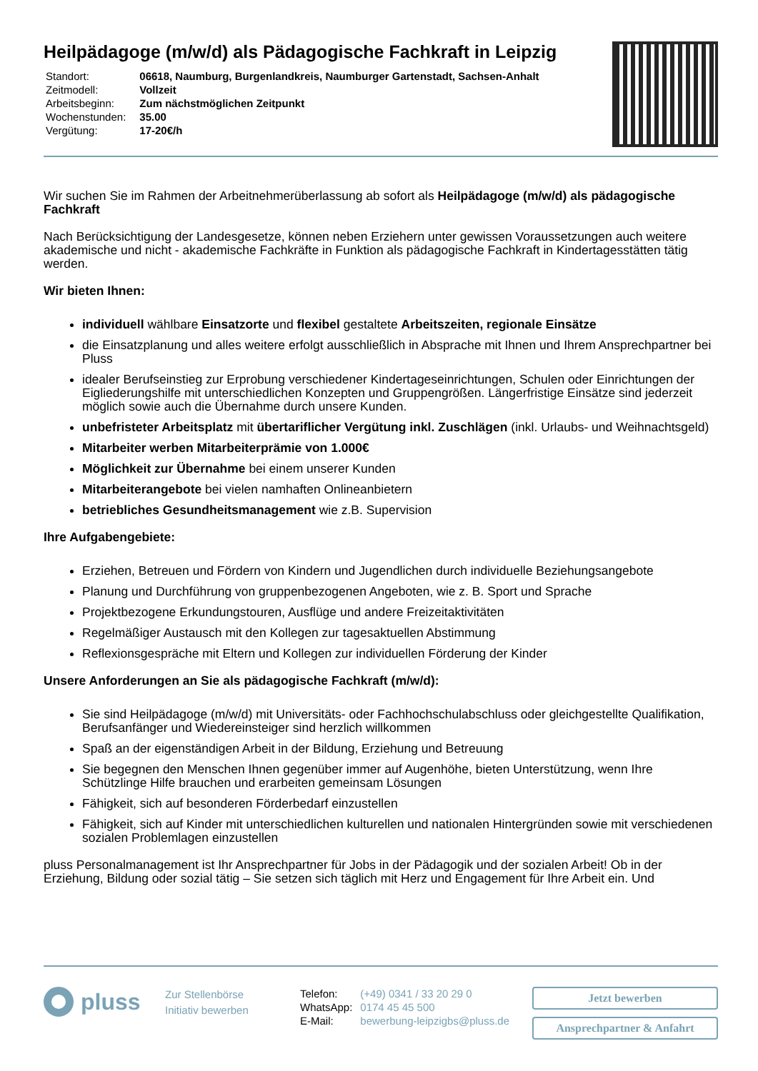Heilpädagoge (m/w/d) als Pädagogische Fachkraft in Leipzig
| Standort: | 06618, Naumburg, Burgenlandkreis, Naumburger Gartenstadt, Sachsen-Anhalt |
| Zeitmodell: | Vollzeit |
| Arbeitsbeginn: | Zum nächstmöglichen Zeitpunkt |
| Wochenstunden: | 35.00 |
| Vergütung: | 17-20€/h |
Wir suchen Sie im Rahmen der Arbeitnehmerüberlassung ab sofort als Heilpädagoge (m/w/d) als pädagogische Fachkraft
Nach Berücksichtigung der Landesgesetze, können neben Erziehern unter gewissen Voraussetzungen auch weitere akademische und nicht - akademische Fachkräfte in Funktion als pädagogische Fachkraft in Kindertagesstätten tätig werden.
Wir bieten Ihnen:
individuell wählbare Einsatzorte und flexibel gestaltete Arbeitszeiten, regionale Einsätze
die Einsatzplanung und alles weitere erfolgt ausschließlich in Absprache mit Ihnen und Ihrem Ansprechpartner bei Pluss
idealer Berufseinstieg zur Erprobung verschiedener Kindertageseinrichtungen, Schulen oder Einrichtungen der Eigliederungshilfe mit unterschiedlichen Konzepten und Gruppengrößen. Längerfristige Einsätze sind jederzeit möglich sowie auch die Übernahme durch unsere Kunden.
unbefristeter Arbeitsplatz mit übertariflicher Vergütung inkl. Zuschlägen (inkl. Urlaubs- und Weihnachtsgeld)
Mitarbeiter werben Mitarbeiterprämie von 1.000€
Möglichkeit zur Übernahme bei einem unserer Kunden
Mitarbeiterangebote bei vielen namhaften Onlineanbietern
betriebliches Gesundheitsmanagement wie z.B. Supervision
Ihre Aufgabengebiete:
Erziehen, Betreuen und Fördern von Kindern und Jugendlichen durch individuelle Beziehungsangebote
Planung und Durchführung von gruppenbezogenen Angeboten, wie z. B. Sport und Sprache
Projektbezogene Erkundungstouren, Ausflüge und andere Freizeitaktivitäten
Regelmäßiger Austausch mit den Kollegen zur tagesaktuellen Abstimmung
Reflexionsgespräche mit Eltern und Kollegen zur individuellen Förderung der Kinder
Unsere Anforderungen an Sie als pädagogische Fachkraft (m/w/d):
Sie sind Heilpädagoge (m/w/d) mit Universitäts- oder Fachhochschulabschluss oder gleichgestellte Qualifikation, Berufsanfänger und Wiedereinsteiger sind herzlich willkommen
Spaß an der eigenständigen Arbeit in der Bildung, Erziehung und Betreuung
Sie begegnen den Menschen Ihnen gegenüber immer auf Augenhöhe, bieten Unterstützung, wenn Ihre Schützlinge Hilfe brauchen und erarbeiten gemeinsam Lösungen
Fähigkeit, sich auf besonderen Förderbedarf einzustellen
Fähigkeit, sich auf Kinder mit unterschiedlichen kulturellen und nationalen Hintergründen sowie mit verschiedenen sozialen Problemlagen einzustellen
pluss Personalmanagement ist Ihr Ansprechpartner für Jobs in der Pädagogik und der sozialen Arbeit! Ob in der Erziehung, Bildung oder sozial tätig – Sie setzen sich täglich mit Herz und Engagement für Ihre Arbeit ein. Und
pluss
Zur Stellenbörse
Initiativ bewerben
| Telefon: | (+49) 0341 / 33 20 29 0 |
| WhatsApp: | 0174 45 45 500 |
| E-Mail: | bewerbung-leipzigbs@pluss.de |
Jetzt bewerben
Ansprechpartner & Anfahrt